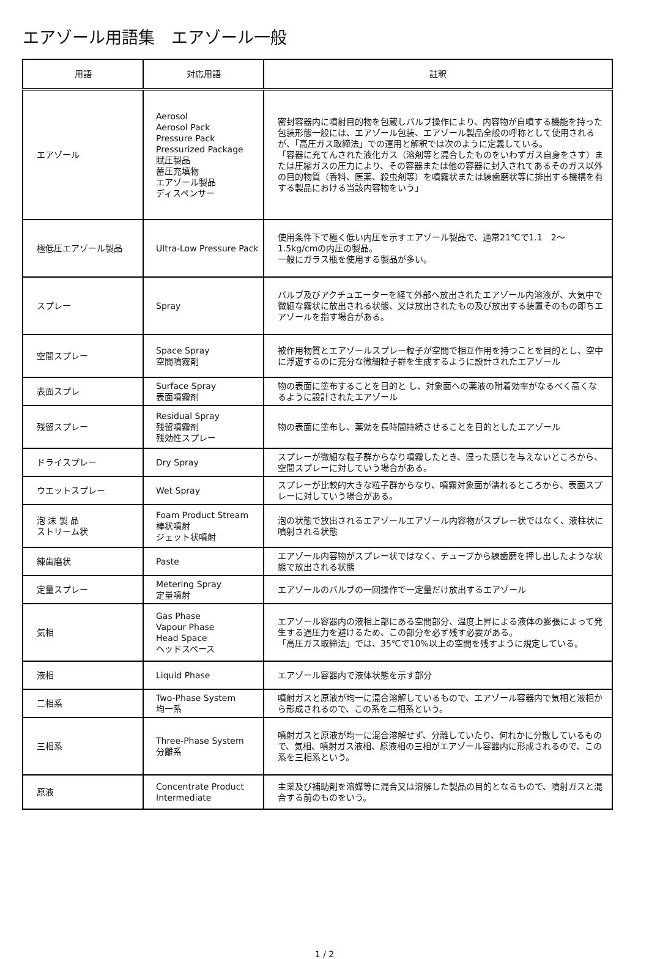エアゾール用語集　エアゾール一般
| 用語 | 対応用語 | 註釈 |
| --- | --- | --- |
| エアゾール | Aerosol Aerosol Pack Pressure Pack Pressurized Package 賦圧製品 蓄圧充填物 エアゾール製品 ディスペンサー | 密封容器内に噴射目的物を包蔵しバルブ操作により、内容物が自噴する機能を持った包装形態一般には、エアゾール包装、エアゾール製品全般の呼称として使用されるが、「高圧ガス取締法」での運用と解釈では次のように定義している。 「容器に充てんされた液化ガス（溶剤等と混合したものをいわずガス自身をさす）または圧縮ガスの圧力により、その容器または他の容器に封入されてあるそのガス以外の目的物質（香料、医薬、殺虫剤等）を噴霧状または練歯磨状等に排出する機構を有する製品における当該内容物をいう」 |
| 極低圧エアゾール製品 | Ultra-Low Pressure Pack | 使用条件下で極く低い内圧を示すエアゾール製品で、通常21℃で1.1 2～1.5kg/cmの内圧の製品。 一般にガラス瓶を使用する製品が多い。 |
| スプレー | Spray | バルブ及びアクチュエーターを経て外部へ放出されたエアゾール内溶液が、大気中で微細な霧状に放出される状態、又は放出されたもの及び放出する装置そのもの即ちエアゾールを指す場合がある。 |
| 空間スプレー | Space Spray 空間噴霧剤 | 被作用物質とエアゾールスプレー粒子が空間で相互作用を持つことを目的とし、空中に浮遊するのに充分な微細粒子群を生成するように設計されたエアゾール |
| 表面スプレ | Surface Spray 表面噴霧剤 | 物の表面に塗布することを目的と し、対象面への薬液の附着効率がなるべく高くなるように設計されたエアゾール |
| 残留スプレー | Residual Spray 残留噴霧剤 残効性スプレー | 物の表面に塗布し、薬効を長時間持続させることを目的としたエアゾール |
| ドライスプレー | Dry Spray | スプレーが微細な粒子群からなり噴霧したとき、湿った感じを与えないところから、空間スプレーに対していう場合がある。 |
| ウエットスプレー | Wet Spray | スプレーが比較的大きな粒子群からなり、噴霧対象面が濡れるところから、表面スプレーに対していう場合がある。 |
| 泡 沫 製 品 ストリーム状 | Foam Product Stream 棒状噴射 ジェット状噴射 | 泡の状態で放出されるエアゾールエアゾール内容物がスプレー状ではなく、液柱状に噴射される状態 |
| 練歯磨状 | Paste | エアゾール内容物がスプレー状ではなく、チューブから練歯磨を押し出したような状態で放出される状態 |
| 定量スプレー | Metering Spray 定量噴射 | エアゾールのバルブの一回操作で一定量だけ放出するエアゾール |
| 気相 | Gas Phase Vapour Phase Head Space ヘッドスペース | エアゾール容器内の液相上部にある空間部分、温度上昇による液体の膨張によって発生する過圧力を避けるため、この部分を必ず残す必要がある。 「高圧ガス取締法」では、35℃で10%以上の空間を残すように規定している。 |
| 液相 | Liquid Phase | エアゾール容器内で液体状態を示す部分 |
| 二相系 | Two-Phase System 均一系 | 噴射ガスと原液が均一に混合溶解しているもので、エアゾール容器内で気相と液相から形成されるので、この系を二相系という。 |
| 三相系 | Three-Phase System 分離系 | 噴射ガスと原液が均一に混合溶解せず、分離していたり、何れかに分散しているもので、気相、噴射ガス液相、原液相の三相がエアゾール容器内に形成されるので、この系を三相系という。 |
| 原液 | Concentrate Product Intermediate | 主薬及び補助剤を溶媒等に混合又は溶解した製品の目的となるもので、噴射ガスと混合する前のものをいう。 |
1 / 2